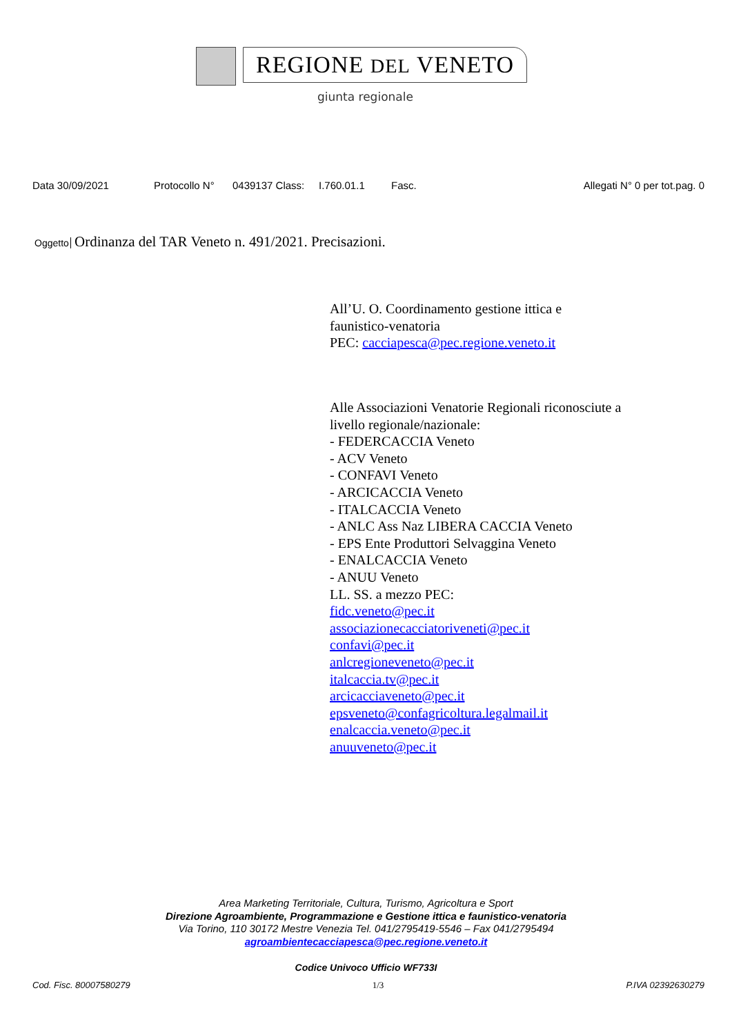REGIONE DEL VENETO
giunta regionale
Data 30/09/2021 Protocollo N° 0439137 Class: I.760.01.1 Fasc. Allegati N° 0 per tot.pag. 0
Oggetto Ordinanza del TAR Veneto n. 491/2021. Precisazioni.
All’U. O. Coordinamento gestione ittica e
faunistico-venatoria
PEC: cacciapesca@pec.regione.veneto.it
Alle Associazioni Venatorie Regionali riconosciute a
livello regionale/nazionale:
- FEDERCACCIA Veneto
- ACV Veneto
- CONFAVI Veneto
- ARCICACCIA Veneto
- ITALCACCIA Veneto
- ANLC Ass Naz LIBERA CACCIA Veneto
- EPS Ente Produttori Selvaggina Veneto
- ENALCACCIA Veneto
- ANUU Veneto
LL. SS. a mezzo PEC:
fidc.veneto@pec.it
associazionecacciatoriveneti@pec.it
confavi@pec.it
anlcregioneveneto@pec.it
italcaccia.tv@pec.it
arcicacciaveneto@pec.it
epsveneto@confagricoltura.legalmail.it
enalcaccia.veneto@pec.it
anuuveneto@pec.it
Area Marketing Territoriale, Cultura, Turismo, Agricoltura e Sport
Direzione Agroambiente, Programmazione e Gestione ittica e faunistico-venatoria
Via Torino, 110 30172 Mestre Venezia Tel. 041/2795419-5546 – Fax 041/2795494
agroambientecacciapesca@pec.regione.veneto.it
Codice Univoco Ufficio WF733I
Cod. Fisc. 80007580279 1/3 P.IVA 02392630279